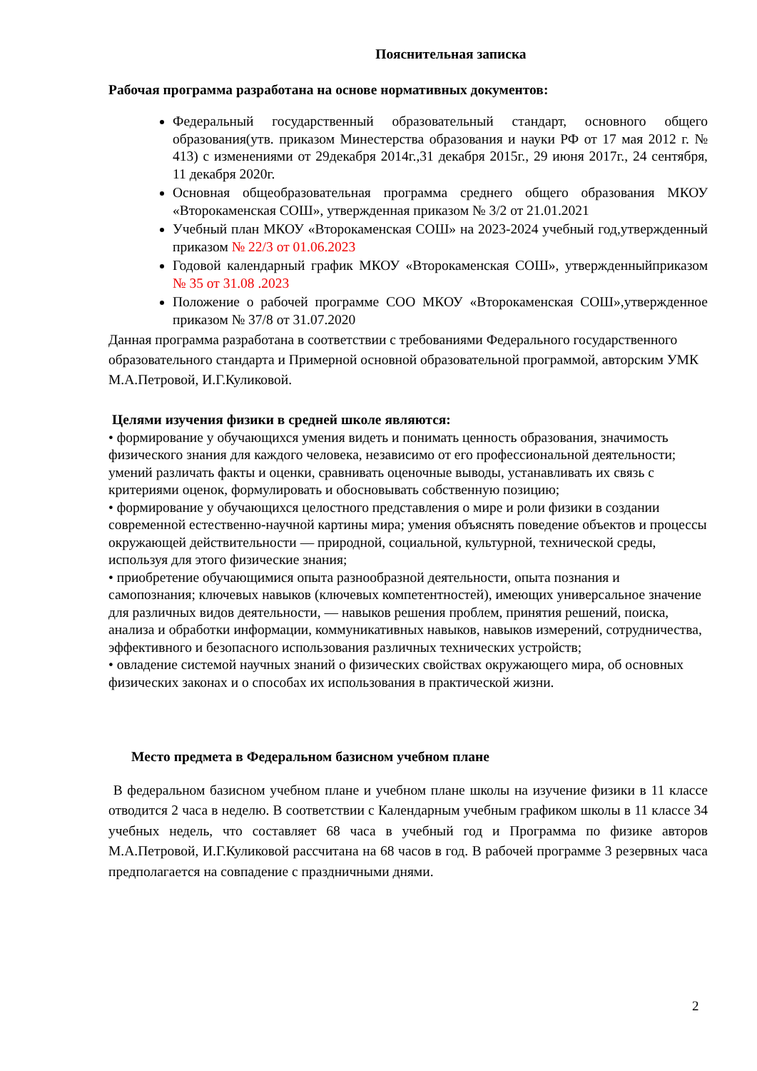Пояснительная записка
Рабочая программа разработана на основе нормативных документов:
Федеральный государственный образовательный стандарт, основного общего образования(утв. приказом Минестерства образования и науки РФ от 17 мая 2012 г. № 413) с изменениями от 29декабря 2014г.,31 декабря 2015г., 29 июня 2017г., 24 сентября, 11 декабря 2020г.
Основная общеобразовательная программа среднего общего образования МКОУ «Второкаменская СОШ», утвержденная приказом № 3/2 от 21.01.2021
Учебный план МКОУ «Второкаменская СОШ» на 2023-2024 учебный год,утвержденный приказом № 22/3 от 01.06.2023
Годовой календарный график МКОУ «Второкаменская СОШ», утвержденныйприказом № 35 от 31.08 .2023
Положение о рабочей программе СОО МКОУ «Второкаменская СОШ»,утвержденное приказом № 37/8 от 31.07.2020
Данная программа разработана в соответствии с требованиями Федерального государственного образовательного стандарта и Примерной основной образовательной программой, авторским УМК М.А.Петровой, И.Г.Куликовой.
Целями изучения физики в средней школе являются:
• формирование у обучающихся умения видеть и понимать ценность образования, значимость физического знания для каждого человека, независимо от его профессиональной деятельности; умений различать факты и оценки, сравнивать оценочные выводы, устанавливать их связь с критериями оценок, формулировать и обосновывать собственную позицию;
• формирование у обучающихся целостного представления о мире и роли физики в создании современной естественно-научной картины мира; умения объяснять поведение объектов и процессы окружающей действительности — природной, социальной, культурной, технической среды, используя для этого физические знания;
• приобретение обучающимися опыта разнообразной деятельности, опыта познания и самопознания; ключевых навыков (ключевых компетентностей), имеющих универсальное значение для различных видов деятельности, — навыков решения проблем, принятия решений, поиска, анализа и обработки информации, коммуникативных навыков, навыков измерений, сотрудничества, эффективного и безопасного использования различных технических устройств;
• овладение системой научных знаний о физических свойствах окружающего мира, об основных физических законах и о способах их использования в практической жизни.
Место предмета в Федеральном базисном учебном плане
В федеральном базисном учебном плане и учебном плане школы на изучение физики в 11 классе отводится 2 часа в неделю. В соответствии с Календарным учебным графиком школы в 11 классе 34 учебных недель, что составляет 68 часа в учебный год и Программа по физике авторов М.А.Петровой, И.Г.Куликовой рассчитана на 68 часов в год. В рабочей программе 3 резервных часа предполагается на совпадение с праздничными днями.
2